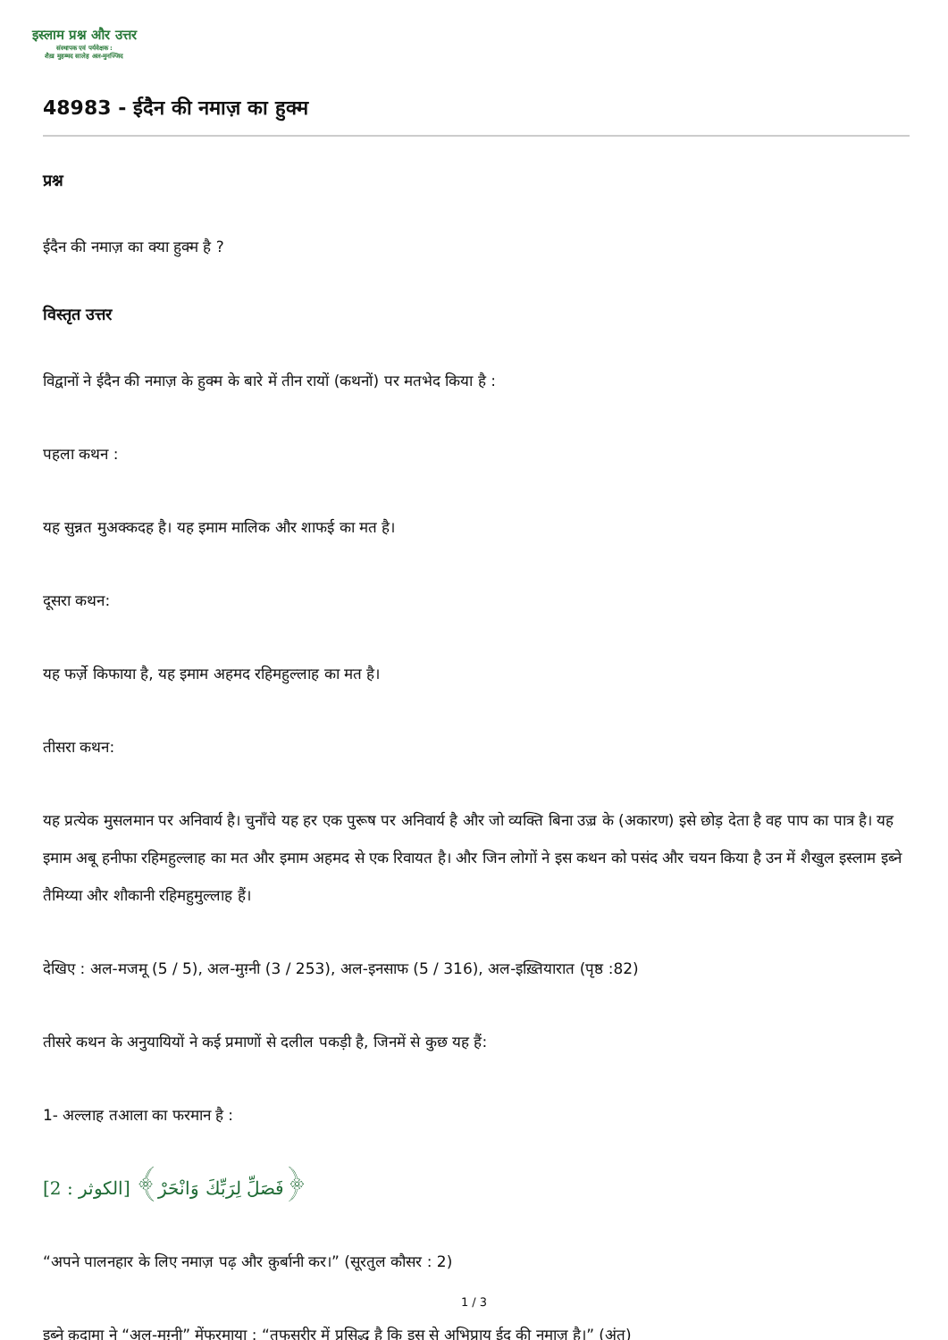इस्लाम प्रश्न और उत्तर
संस्थापक एवं पर्यवेक्षक :
शैख़ मुहम्मद सालेह अल-मुनज्जिद
48983 - ईदैन की नमाज़ का हुक्म
प्रश्न
ईदैन की नमाज़ का क्या हुक्म है ?
विस्तृत उत्तर
विद्वानों ने ईदैन की नमाज़ के हुक्म के बारे में तीन रायों (कथनों) पर मतभेद किया है :
पहला कथन :
यह सुन्नत मुअक्कदह है। यह इमाम मालिक और शाफई का मत है।
दूसरा कथन:
यह फर्ज़े किफाया है, यह इमाम अहमद रहिमहुल्लाह का मत है।
तीसरा कथन:
यह प्रत्येक मुसलमान पर अनिवार्य है। चुनाँचे यह हर एक पुरूष पर अनिवार्य है और जो व्यक्ति बिना उज़्र के (अकारण) इसे छोड़ देता है वह पाप का पात्र है। यह इमाम अबू हनीफा रहिमहुल्लाह का मत और इमाम अहमद से एक रिवायत है। और जिन लोगों ने इस कथन को पसंद और चयन किया है उन में शैखुल इस्लाम इब्ने तैमिय्या और शौकानी रहिमहुमुल्लाह हैं।
देखिए : अल-मजमू (5 / 5), अल-मुग़्नी (3 / 253), अल-इनसाफ (5 / 316), अल-इख़्तियारात (पृष्ठ :82)
तीसरे कथन के अनुयायियों ने कई प्रमाणों से दलील पकड़ी है, जिनमें से कुछ यह हैं:
1- अल्लाह तआला का फरमान है :
﴿فَصَلِّ لِرَبِّكَ وَانْحَرْ﴾ [الكوثر : 2]
“अपने पालनहार के लिए नमाज़ पढ़ और क़ुर्बानी कर।” (सूरतुल कौसर : 2)
इब्ने क़ुदामा ने “अल-मुग़्नी” मेंफरमाया : “तफसरीर में प्रसिद्ध है कि इस से अभिप्राय ईद की नमाज़ है।” (अंत)
1 / 3